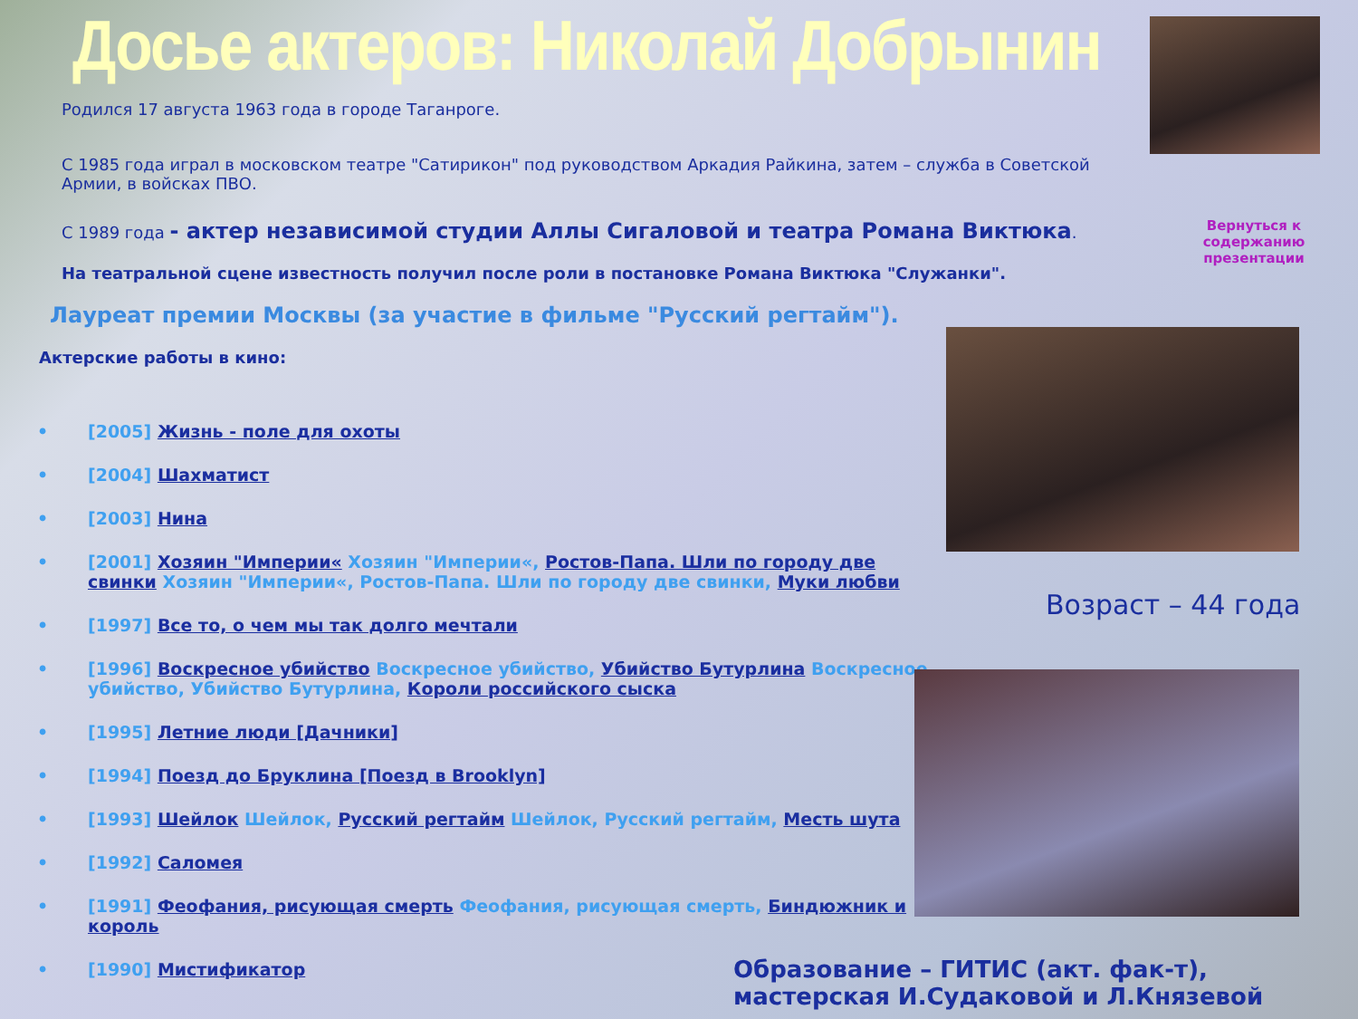Досье актеров: Николай Добрынин
Родился 17 августа 1963 года в городе Таганроге.
С 1985 года играл в московском театре "Сатирикон" под руководством Аркадия Райкина, затем – служба в Советской Армии, в войсках ПВО.
С 1989 года - актер независимой студии Аллы Сигаловой и театра Романа Виктюка.
На театральной сцене известность получил после роли в постановке Романа Виктюка "Служанки".
Лауреат премии Москвы (за участие в фильме "Русский регтайм").
Актерские работы в кино:
• [2005] Жизнь - поле для охоты
• [2004] Шахматист
• [2003] Нина
• [2001] Хозяин "Империи« Хозяин "Империи«, Ростов-Папа. Шли по городу две свинки Хозяин "Империи«, Ростов-Папа. Шли по городу две свинки, Муки любви
• [1997] Все то, о чем мы так долго мечтали
• [1996] Воскресное убийство Воскресное убийство, Убийство Бутурлина Воскресное убийство, Убийство Бутурлина, Короли российского сыска
• [1995] Летние люди [Дачники]
• [1994] Поезд до Бруклина [Поезд в Brooklyn]
• [1993] Шейлок Шейлок, Русский регтайм Шейлок, Русский регтайм, Месть шута
• [1992] Саломея
• [1991] Феофания, рисующая смерть Феофания, рисующая смерть, Биндюжник и король
• [1990] Мистификатор
Вернуться к содержанию презентации
Возраст – 44 года
Образование – ГИТИС (акт. фак-т),
мастерская И.Судаковой и Л.Князевой